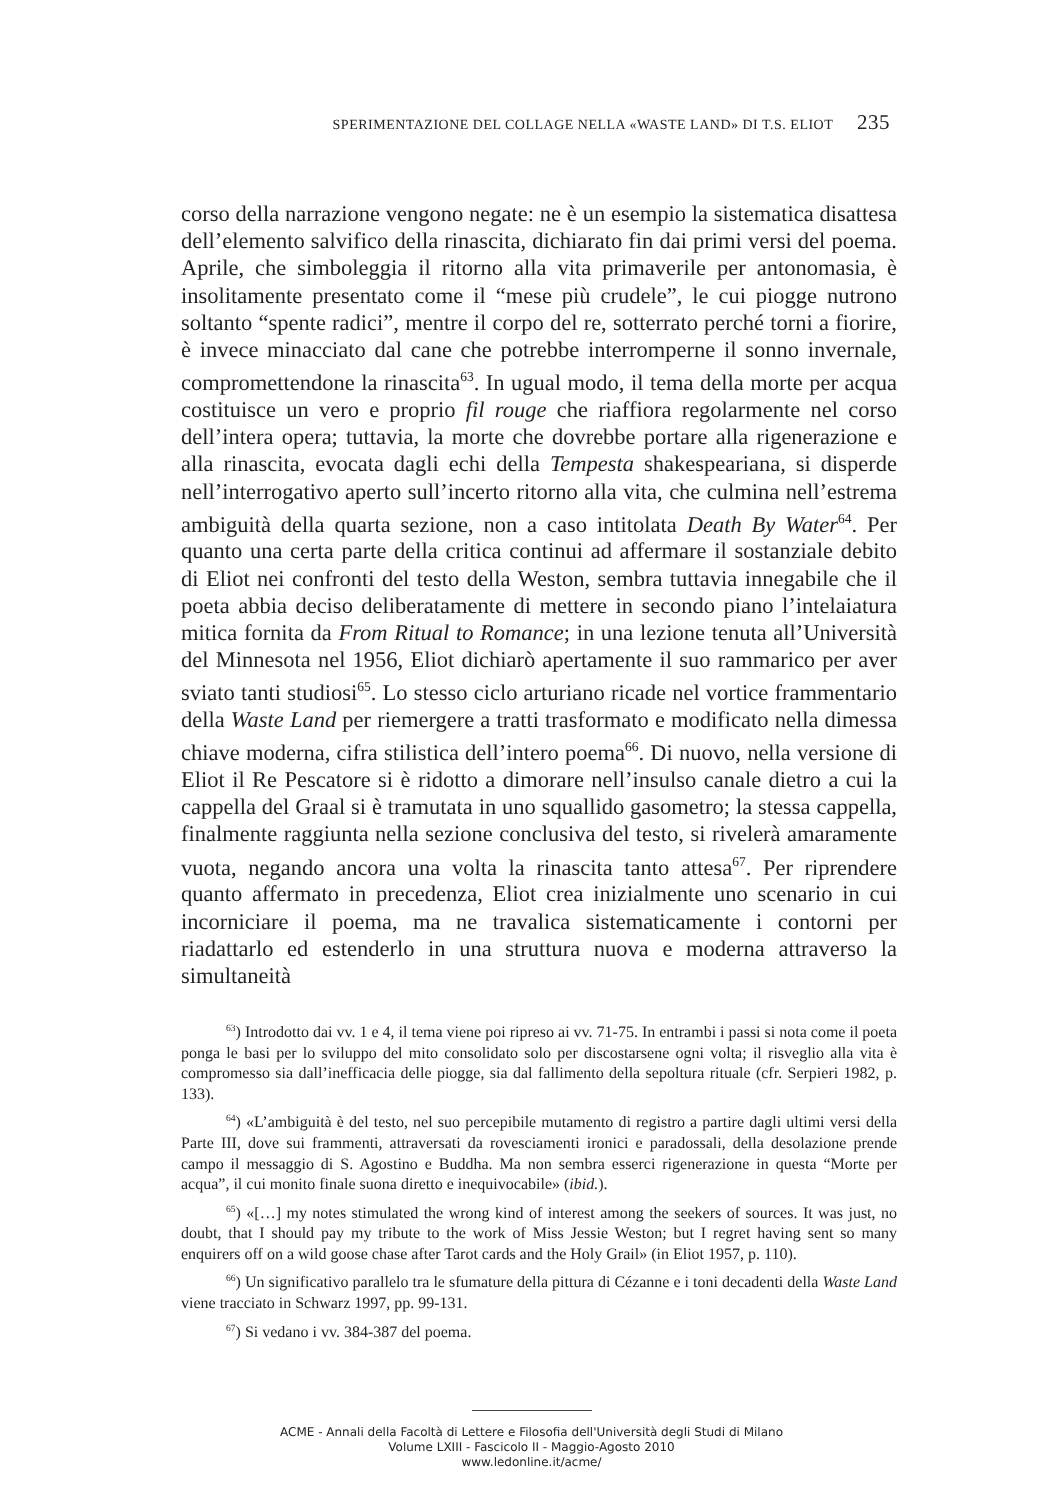SPERIMENTAZIONE DEL COLLAGE NELLA «WASTE LAND» DI T.S. ELIOT 235
corso della narrazione vengono negate: ne è un esempio la sistematica disattesa dell’elemento salvifico della rinascita, dichiarato fin dai primi versi del poema. Aprile, che simboleggia il ritorno alla vita primaverile per antonomasia, è insolitamente presentato come il “mese più crudele”, le cui piogge nutrono soltanto “spente radici”, mentre il corpo del re, sotterrato perché torni a fiorire, è invece minacciato dal cane che potrebbe interromperne il sonno invernale, compromettendone la rinascita<sup>63</sup>. In ugual modo, il tema della morte per acqua costituisce un vero e proprio fil rouge che riaffiora regolarmente nel corso dell’intera opera; tuttavia, la morte che dovrebbe portare alla rigenerazione e alla rinascita, evocata dagli echi della Tempesta shakespeariana, si disperde nell’interrogativo aperto sull’incerto ritorno alla vita, che culmina nell’estrema ambiguità della quarta sezione, non a caso intitolata Death By Water<sup>64</sup>. Per quanto una certa parte della critica continui ad affermare il sostanziale debito di Eliot nei confronti del testo della Weston, sembra tuttavia innegabile che il poeta abbia deciso deliberatamente di mettere in secondo piano l’intelaiatura mitica fornita da From Ritual to Romance; in una lezione tenuta all’Università del Minnesota nel 1956, Eliot dichiarò apertamente il suo rammarico per aver sviato tanti studiosi<sup>65</sup>. Lo stesso ciclo arturiano ricade nel vortice frammentario della Waste Land per riemergere a tratti trasformato e modificato nella dimessa chiave moderna, cifra stilistica dell’intero poema<sup>66</sup>. Di nuovo, nella versione di Eliot il Re Pescatore si è ridotto a dimorare nell’insulso canale dietro a cui la cappella del Graal si è tramutata in uno squallido gasometro; la stessa cappella, finalmente raggiunta nella sezione conclusiva del testo, si rivelerà amaramente vuota, negando ancora una volta la rinascita tanto attesa<sup>67</sup>. Per riprendere quanto affermato in precedenza, Eliot crea inizialmente uno scenario in cui incorniciare il poema, ma ne travalica sistematicamente i contorni per riadattarlo ed estenderlo in una struttura nuova e moderna attraverso la simultaneità
<sup>63</sup>) Introdotto dai vv. 1 e 4, il tema viene poi ripreso ai vv. 71-75. In entrambi i passi si nota come il poeta ponga le basi per lo sviluppo del mito consolidato solo per discostarsene ogni volta; il risveglio alla vita è compromesso sia dall’inefficacia delle piogge, sia dal fallimento della sepoltura rituale (cfr. Serpieri 1982, p. 133).
<sup>64</sup>) «L’ambiguità è del testo, nel suo percepibile mutamento di registro a partire dagli ultimi versi della Parte III, dove sui frammenti, attraversati da rovesciamenti ironici e paradossali, della desolazione prende campo il messaggio di S. Agostino e Buddha. Ma non sembra esserci rigenerazione in questa “Morte per acqua”, il cui monito finale suona diretto e inequivocabile» (ibid.).
<sup>65</sup>) «[…] my notes stimulated the wrong kind of interest among the seekers of sources. It was just, no doubt, that I should pay my tribute to the work of Miss Jessie Weston; but I regret having sent so many enquirers off on a wild goose chase after Tarot cards and the Holy Grail» (in Eliot 1957, p. 110).
<sup>66</sup>) Un significativo parallelo tra le sfumature della pittura di Cézanne e i toni decadenti della Waste Land viene tracciato in Schwarz 1997, pp. 99-131.
<sup>67</sup>) Si vedano i vv. 384-387 del poema.
ACME - Annali della Facoltà di Lettere e Filosofia dell'Università degli Studi di Milano
Volume LXIII - Fascicolo II - Maggio-Agosto 2010
www.ledonline.it/acme/